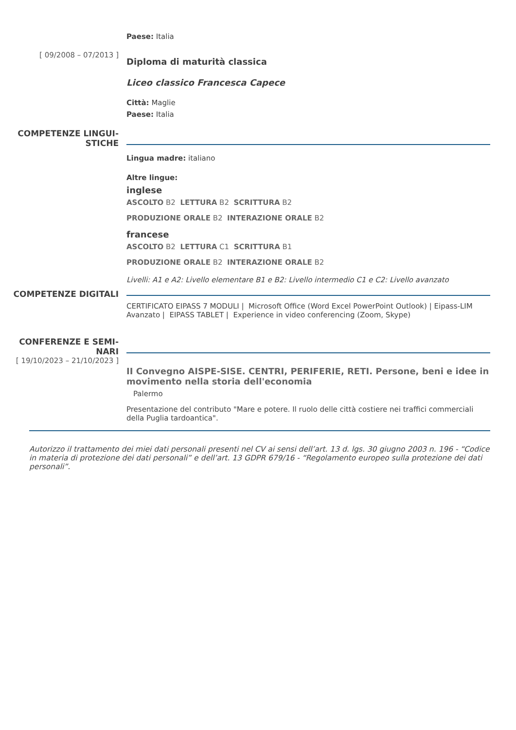Paese: Italia
[ 09/2008 – 07/2013 ]
Diploma di maturità classica
Liceo classico Francesca Capece
Città: Maglie
Paese: Italia
COMPETENZE LINGUI-
STICHE
Lingua madre: italiano
Altre lingue:
inglese
ASCOLTO B2 LETTURA B2 SCRITTURA B2
PRODUZIONE ORALE B2 INTERAZIONE ORALE B2
francese
ASCOLTO B2 LETTURA C1 SCRITTURA B1
PRODUZIONE ORALE B2 INTERAZIONE ORALE B2
Livelli: A1 e A2: Livello elementare B1 e B2: Livello intermedio C1 e C2: Livello avanzato
COMPETENZE DIGITALI
CERTIFICATO EIPASS 7 MODULI | Microsoft Office (Word Excel PowerPoint Outlook) | Eipass-LIM Avanzato | EIPASS TABLET | Experience in video conferencing (Zoom, Skype)
CONFERENZE E SEMI-
NARI
[ 19/10/2023 – 21/10/2023 ]
II Convegno AISPE-SISE. CENTRI, PERIFERIE, RETI. Persone, beni e idee in movimento nella storia dell'economia
Palermo
Presentazione del contributo "Mare e potere. Il ruolo delle città costiere nei traffici commerciali della Puglia tardoantica".
Autorizzo il trattamento dei miei dati personali presenti nel CV ai sensi dell’art. 13 d. lgs. 30 giugno 2003 n. 196 - “Codice in materia di protezione dei dati personali” e dell’art. 13 GDPR 679/16 - “Regolamento europeo sulla protezione dei dati personali”.